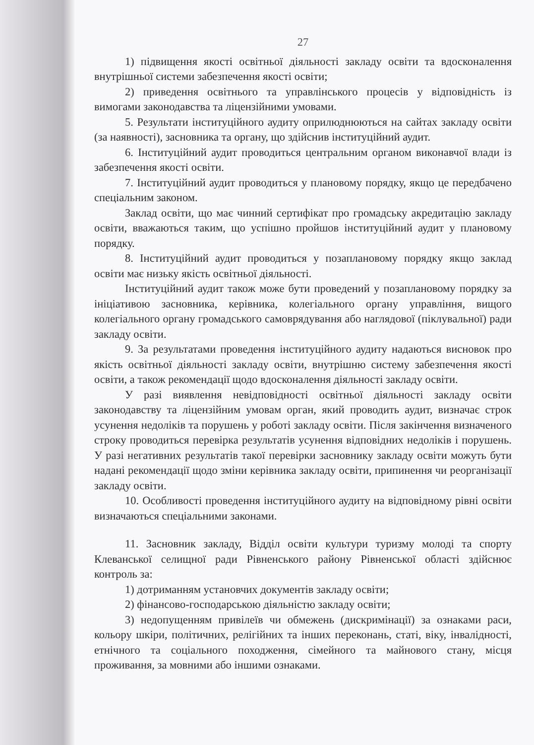27
1) підвищення якості освітньої діяльності закладу освіти та вдосконалення внутрішньої системи забезпечення якості освіти;
2) приведення освітнього та управлінського процесів у відповідність із вимогами законодавства та ліцензійними умовами.
5. Результати інституційного аудиту оприлюднюються на сайтах закладу освіти (за наявності), засновника та органу, що здійснив інституційний аудит.
6. Інституційний аудит проводиться центральним органом виконавчої влади із забезпечення якості освіти.
7. Інституційний аудит проводиться у плановому порядку, якщо це передбачено спеціальним законом.
Заклад освіти, що має чинний сертифікат про громадську акредитацію закладу освіти, вважаються таким, що успішно пройшов інституційний аудит у плановому порядку.
8. Інституційний аудит проводиться у позаплановому порядку якщо заклад освіти має низьку якість освітньої діяльності.
Інституційний аудит також може бути проведений у позаплановому порядку за ініціативою засновника, керівника, колегіального органу управління, вищого колегіального органу громадського самоврядування або наглядової (піклувальної) ради закладу освіти.
9. За результатами проведення інституційного аудиту надаються висновок про якість освітньої діяльності закладу освіти, внутрішню систему забезпечення якості освіти, а також рекомендації щодо вдосконалення діяльності закладу освіти.
У разі виявлення невідповідності освітньої діяльності закладу освіти законодавству та ліцензійним умовам орган, який проводить аудит, визначає строк усунення недоліків та порушень у роботі закладу освіти. Після закінчення визначеного строку проводиться перевірка результатів усунення відповідних недоліків і порушень. У разі негативних результатів такої перевірки засновнику закладу освіти можуть бути надані рекомендації щодо зміни керівника закладу освіти, припинення чи реорганізації закладу освіти.
10. Особливості проведення інституційного аудиту на відповідному рівні освіти визначаються спеціальними законами.
11. Засновник закладу, Відділ освіти культури туризму молоді та спорту Клеванської селищної ради Рівненського району Рівненської області здійснює контроль за:
1) дотриманням установчих документів закладу освіти;
2) фінансово-господарською діяльністю закладу освіти;
3) недопущенням привілеїв чи обмежень (дискримінації) за ознаками раси, кольору шкіри, політичних, релігійних та інших переконань, статі, віку, інвалідності, етнічного та соціального походження, сімейного та майнового стану, місця проживання, за мовними або іншими ознаками.